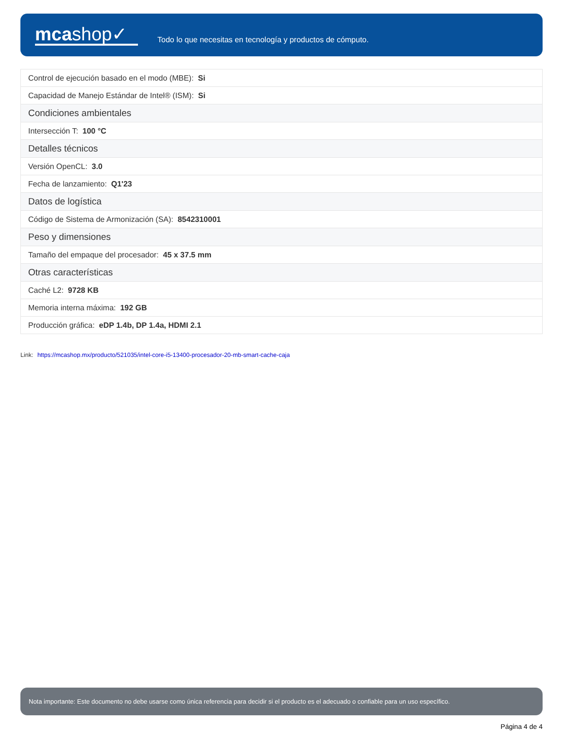mcashop✓
Todo lo que necesitas en tecnología y productos de cómputo.
| Control de ejecución basado en el modo (MBE): Si |
| Capacidad de Manejo Estándar de Intel® (ISM): Si |
| Condiciones ambientales |
| Intersección T: 100 °C |
| Detalles técnicos |
| Versión OpenCL: 3.0 |
| Fecha de lanzamiento: Q1'23 |
| Datos de logística |
| Código de Sistema de Armonización (SA): 8542310001 |
| Peso y dimensiones |
| Tamaño del empaque del procesador: 45 x 37.5 mm |
| Otras características |
| Caché L2: 9728 KB |
| Memoria interna máxima: 192 GB |
| Producción gráfica: eDP 1.4b, DP 1.4a, HDMI 2.1 |
Link: https://mcashop.mx/producto/521035/intel-core-i5-13400-procesador-20-mb-smart-cache-caja
Nota importante: Este documento no debe usarse como única referencia para decidir si el producto es el adecuado o confiable para un uso específico.
Página 4 de 4